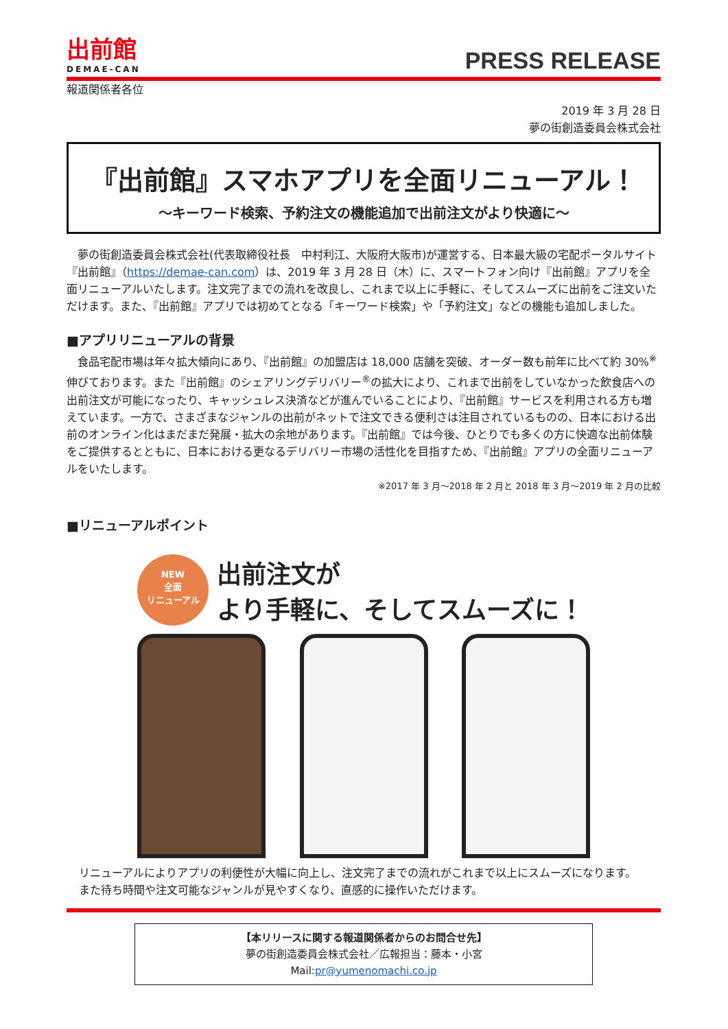出前館
DEMAE-CAN
PRESS RELEASE
報道関係者各位
2019 年 3 月 28 日
夢の街創造委員会株式会社
『出前館』スマホアプリを全面リニューアル！
～キーワード検索、予約注文の機能追加で出前注文がより快適に～
　夢の街創造委員会株式会社(代表取締役社長　中村利江、大阪府大阪市)が運営する、日本最大級の宅配ポータルサイト『出前館』（https://demae-can.com）は、2019 年 3 月 28 日（木）に、スマートフォン向け『出前館』アプリを全面リニューアルいたします。注文完了までの流れを改良し、これまで以上に手軽に、そしてスムーズに出前をご注文いただけます。また、『出前館』アプリでは初めてとなる「キーワード検索」や「予約注文」などの機能も追加しました。
■アプリリニューアルの背景
　食品宅配市場は年々拡大傾向にあり、『出前館』の加盟店は 18,000 店舗を突破、オーダー数も前年に比べて約 30%<sup>※</sup>伸びております。また『出前館』のシェアリングデリバリー<sup>®</sup>の拡大により、これまで出前をしていなかった飲食店への出前注文が可能になったり、キャッシュレス決済などが進んでいることにより、『出前館』サービスを利用される方も増えています。一方で、さまざまなジャンルの出前がネットで注文できる便利さは注目されているものの、日本における出前のオンライン化はまだまだ発展・拡大の余地があります。『出前館』では今後、ひとりでも多くの方に快適な出前体験をご提供するとともに、日本における更なるデリバリー市場の活性化を目指すため、『出前館』アプリの全面リニューアルをいたします。
※2017 年 3 月～2018 年 2 月と 2018 年 3 月～2019 年 2 月の比較
■リニューアルポイント
NEW
全面
リニューアル
出前注文が
より手軽に、そしてスムーズに！
リニューアルによりアプリの利便性が大幅に向上し、注文完了までの流れがこれまで以上にスムーズになります。
また待ち時間や注文可能なジャンルが見やすくなり、直感的に操作いただけます。
【本リリースに関する報道関係者からのお問合せ先】
夢の街創造委員会株式会社／広報担当：藤本・小宮
Mail:pr@yumenomachi.co.jp